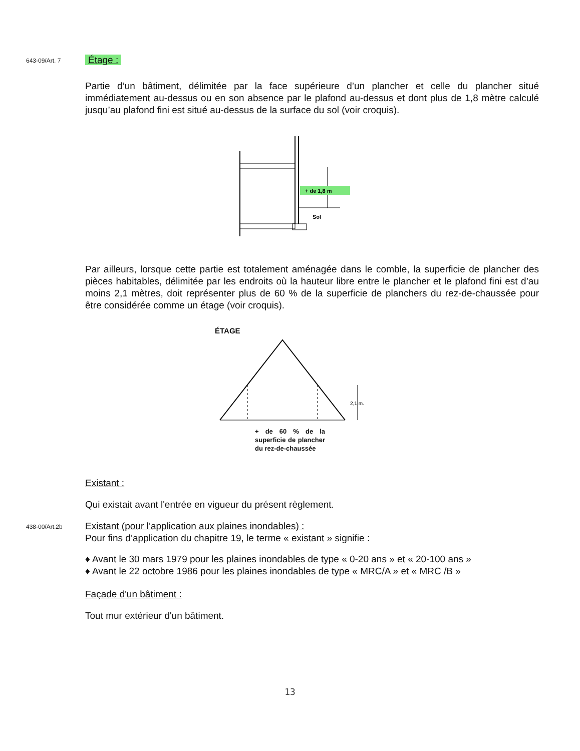643-09/Art. 7
Étage :
Partie d’un bâtiment, délimitée par la face supérieure d’un plancher et celle du plancher situé immédiatement au-dessus ou en son absence par le plafond au-dessus et dont plus de 1,8 mètre calculé jusqu’au plafond fini est situé au-dessus de la surface du sol (voir croquis).
+ de 1,8 m
Sol
Par ailleurs, lorsque cette partie est totalement aménagée dans le comble, la superficie de plancher des pièces habitables, délimitée par les endroits où la hauteur libre entre le plancher et le plafond fini est d’au moins 2,1 mètres, doit représenter plus de 60 % de la superficie de planchers du rez-de-chaussée pour être considérée comme un étage (voir croquis).
ÉTAGE
2,1 m.
+ de 60 % de la superficie de plancher du rez-de-chaussée
Existant :
Qui existait avant l'entrée en vigueur du présent règlement.
438-00/Art.2b
Existant (pour l’application aux plaines inondables) :
Pour fins d’application du chapitre 19, le terme « existant » signifie :
♦ Avant le 30 mars 1979 pour les plaines inondables de type « 0-20 ans » et « 20-100 ans »
♦ Avant le 22 octobre 1986 pour les plaines inondables de type « MRC/A » et « MRC /B »
Façade d'un bâtiment :
Tout mur extérieur d'un bâtiment.
13